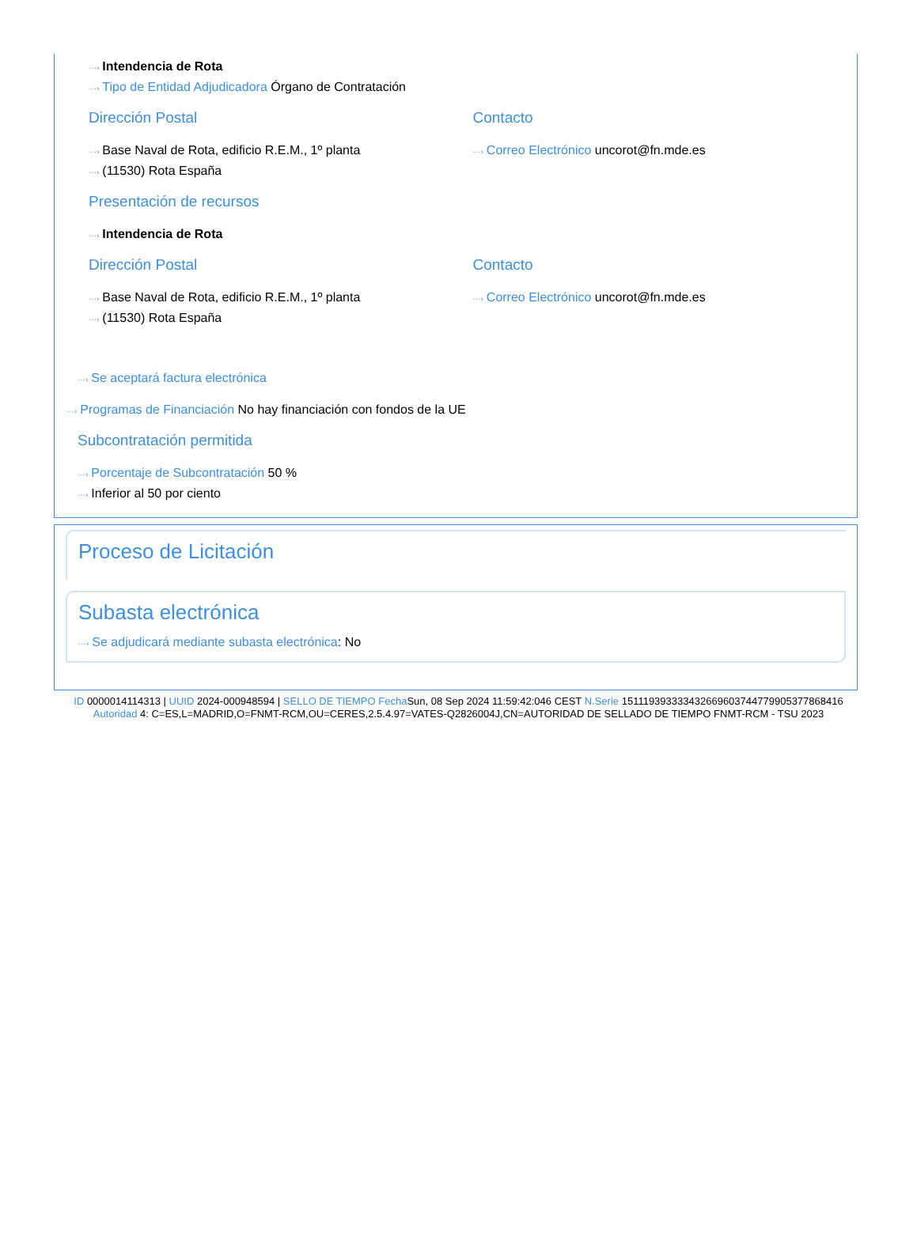···› Intendencia de Rota
···› Tipo de Entidad Adjudicadora Órgano de Contratación
Dirección Postal
···› Base Naval de Rota, edificio R.E.M., 1º planta
···› (11530) Rota España
Contacto
···› Correo Electrónico uncorot@fn.mde.es
Presentación de recursos
···› Intendencia de Rota
Dirección Postal
···› Base Naval de Rota, edificio R.E.M., 1º planta
···› (11530) Rota España
Contacto
···› Correo Electrónico uncorot@fn.mde.es
···› Se aceptará factura electrónica
···› Programas de Financiación No hay financiación con fondos de la UE
Subcontratación permitida
···› Porcentaje de Subcontratación 50 %
···› Inferior al 50 por ciento
Proceso de Licitación
Subasta electrónica
···› Se adjudicará mediante subasta electrónica: No
ID 0000014114313 | UUID 2024-000948594 | SELLO DE TIEMPO Fecha Sun, 08 Sep 2024 11:59:42:046 CEST N.Serie 151119393333432669603744779905377868416 Autoridad 4: C=ES,L=MADRID,O=FNMT-RCM,OU=CERES,2.5.4.97=VATES-Q2826004J,CN=AUTORIDAD DE SELLADO DE TIEMPO FNMT-RCM - TSU 2023